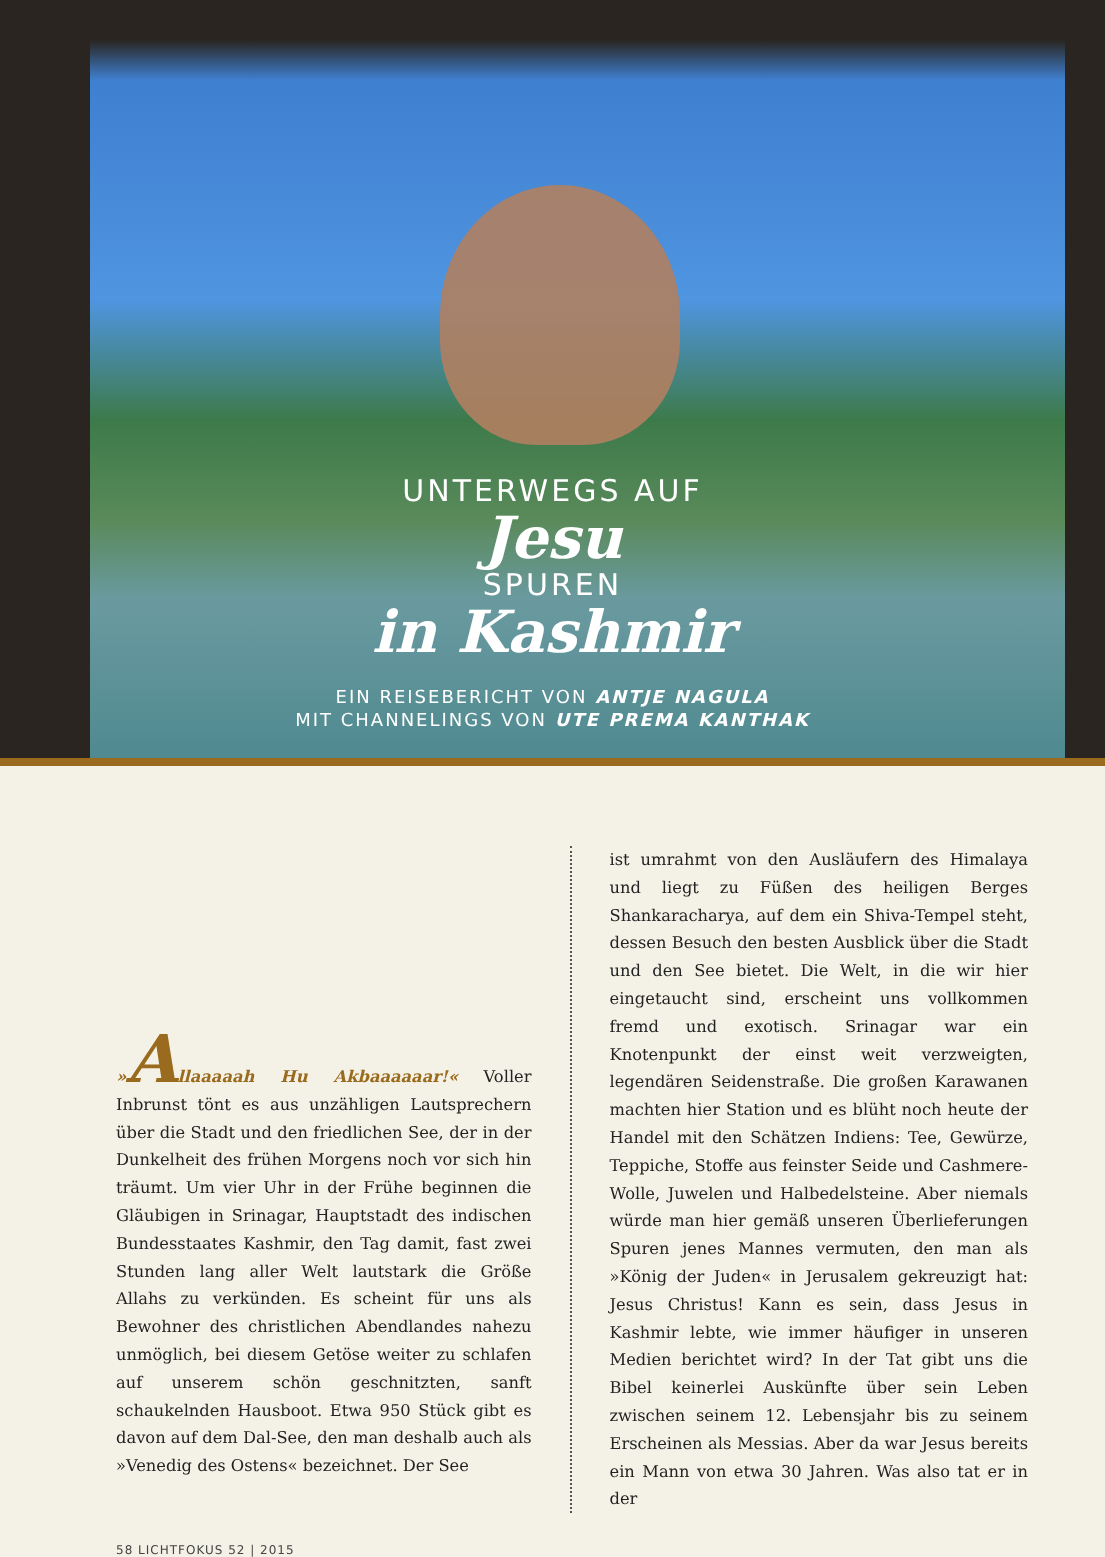UNTERWEGS AUF
Jesu
SPUREN
in Kashmir
EIN REISEBERICHT VON ANTJE NAGULA
MIT CHANNELINGS VON UTE PREMA KANTHAK
»Allaaaaah Hu Akbaaaaaar!« Voller Inbrunst tönt es aus unzähligen Lautsprechern über die Stadt und den friedlichen See, der in der Dunkelheit des frühen Morgens noch vor sich hin träumt. Um vier Uhr in der Frühe beginnen die Gläubigen in Srinagar, Hauptstadt des indischen Bundesstaates Kashmir, den Tag damit, fast zwei Stunden lang aller Welt lautstark die Größe Allahs zu verkünden. Es scheint für uns als Bewohner des christlichen Abendlandes nahezu unmöglich, bei diesem Getöse weiter zu schlafen auf unserem schön geschnitzten, sanft schaukelnden Hausboot. Etwa 950 Stück gibt es davon auf dem Dal-See, den man deshalb auch als »Venedig des Ostens« bezeichnet. Der See
ist umrahmt von den Ausläufern des Himalaya und liegt zu Füßen des heiligen Berges Shankaracharya, auf dem ein Shiva-Tempel steht, dessen Besuch den besten Ausblick über die Stadt und den See bietet. Die Welt, in die wir hier eingetaucht sind, erscheint uns vollkommen fremd und exotisch. Srinagar war ein Knotenpunkt der einst weit verzweigten, legendären Seidenstraße. Die großen Karawanen machten hier Station und es blüht noch heute der Handel mit den Schätzen Indiens: Tee, Gewürze, Teppiche, Stoffe aus feinster Seide und Cashmere-Wolle, Juwelen und Halbedelsteine. Aber niemals würde man hier gemäß unseren Überlieferungen Spuren jenes Mannes vermuten, den man als »König der Juden« in Jerusalem gekreuzigt hat: Jesus Christus! Kann es sein, dass Jesus in Kashmir lebte, wie immer häufiger in unseren Medien berichtet wird? In der Tat gibt uns die Bibel keinerlei Auskünfte über sein Leben zwischen seinem 12. Lebensjahr bis zu seinem Erscheinen als Messias. Aber da war Jesus bereits ein Mann von etwa 30 Jahren. Was also tat er in der
58 LICHTFOKUS 52 | 2015